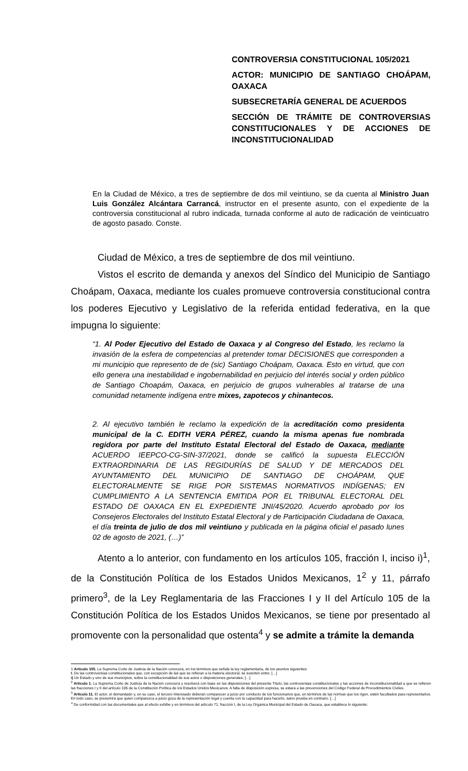CONTROVERSIA CONSTITUCIONAL 105/2021
ACTOR: MUNICIPIO DE SANTIAGO CHOÁPAM, OAXACA
SUBSECRETARÍA GENERAL DE ACUERDOS
SECCIÓN DE TRÁMITE DE CONTROVERSIAS CONSTITUCIONALES Y DE ACCIONES DE INCONSTITUCIONALIDAD
En la Ciudad de México, a tres de septiembre de dos mil veintiuno, se da cuenta al Ministro Juan Luis González Alcántara Carrancá, instructor en el presente asunto, con el expediente de la controversia constitucional al rubro indicada, turnada conforme al auto de radicación de veinticuatro de agosto pasado. Conste.
Ciudad de México, a tres de septiembre de dos mil veintiuno.
Vistos el escrito de demanda y anexos del Síndico del Municipio de Santiago Choápam, Oaxaca, mediante los cuales promueve controversia constitucional contra los poderes Ejecutivo y Legislativo de la referida entidad federativa, en la que impugna lo siguiente:
“1. Al Poder Ejecutivo del Estado de Oaxaca y al Congreso del Estado, les reclamo la invasión de la esfera de competencias al pretender tomar DECISIONES que corresponden a mi municipio que represento de de (sic) Santiago Choápam, Oaxaca. Esto en virtud, que con ello genera una inestabilidad e ingobernabilidad en perjuicio del interés social y orden público de Santiago Choapám, Oaxaca, en perjuicio de grupos vulnerables al tratarse de una comunidad netamente indígena entre mixes, zapotecos y chinantecos.
2. Al ejecutivo también le reclamo la expedición de la acreditación como presidenta municipal de la C. EDITH VERA PÉREZ, cuando la misma apenas fue nombrada regidora por parte del Instituto Estatal Electoral del Estado de Oaxaca, mediante ACUERDO IEEPCO-CG-SIN-37/2021, donde se calificó la supuesta ELECCIÓN EXTRAORDINARIA DE LAS REGIDURÍAS DE SALUD Y DE MERCADOS DEL AYUNTAMIENTO DEL MUNICIPIO DE SANTIAGO DE CHOÁPAM, QUE ELECTORALMENTE SE RIGE POR SISTEMAS NORMATIVOS INDÍGENAS; EN CUMPLIMIENTO A LA SENTENCIA EMITIDA POR EL TRIBUNAL ELECTORAL DEL ESTADO DE OAXACA EN EL EXPEDIENTE JNI/45/2020. Acuerdo aprobado por los Consejeros Electorales del Instituto Estatal Electoral y de Participación Ciudadana de Oaxaca, el día treinta de julio de dos mil veintiuno y publicada en la página oficial el pasado lunes 02 de agosto de 2021, (…)”
Atento a lo anterior, con fundamento en los artículos 105, fracción I, inciso i)<sup>1</sup>, de la Constitución Política de los Estados Unidos Mexicanos, 1<sup>2</sup> y 11, párrafo primero<sup>3</sup>, de la Ley Reglamentaria de las Fracciones I y II del Artículo 105 de la Constitución Política de los Estados Unidos Mexicanos, se tiene por presentado al promovente con la personalidad que ostenta<sup>4</sup> y se admite a trámite la demanda
1 Artículo 105. La Suprema Corte de Justicia de la Nación conocerá, en los términos que señale la ley reglamentaria, de los asuntos siguientes:
I. De las controversias constitucionales que, con excepción de las que se refieran a la materia electoral, se susciten entre: […]
i) Un Estado y uno de sus municipios, sobre la constitucionalidad de sus actos o disposiciones generales; […]
<sup>2</sup> Artículo 1. La Suprema Corte de Justicia de la Nación conocerá y resolverá con base en las disposiciones del presente Título, las controversias constitucionales y las acciones de inconstitucionalidad a que se refieren las fracciones I y II del artículo 105 de la Constitución Política de los Estados Unidos Mexicanos. A falta de disposición expresa, se estará a las prevenciones del Código Federal de Procedimientos Civiles.
<sup>3</sup> Artículo 11. El actor, el demandado y, en su caso, el tercero interesado deberán comparecer a juicio por conducto de los funcionarios que, en términos de las normas que los rigen, estén facultados para representarlos. En todo caso, se presumirá que quien comparezca a juicio goza de la representación legal y cuenta con la capacidad para hacerlo, salvo prueba en contrario. […]
<sup>4</sup> De conformidad con las documentales que al efecto exhibe y en términos del artículo 71, fracción I, de la Ley Orgánica Municipal del Estado de Oaxaca, que establece lo siguiente: